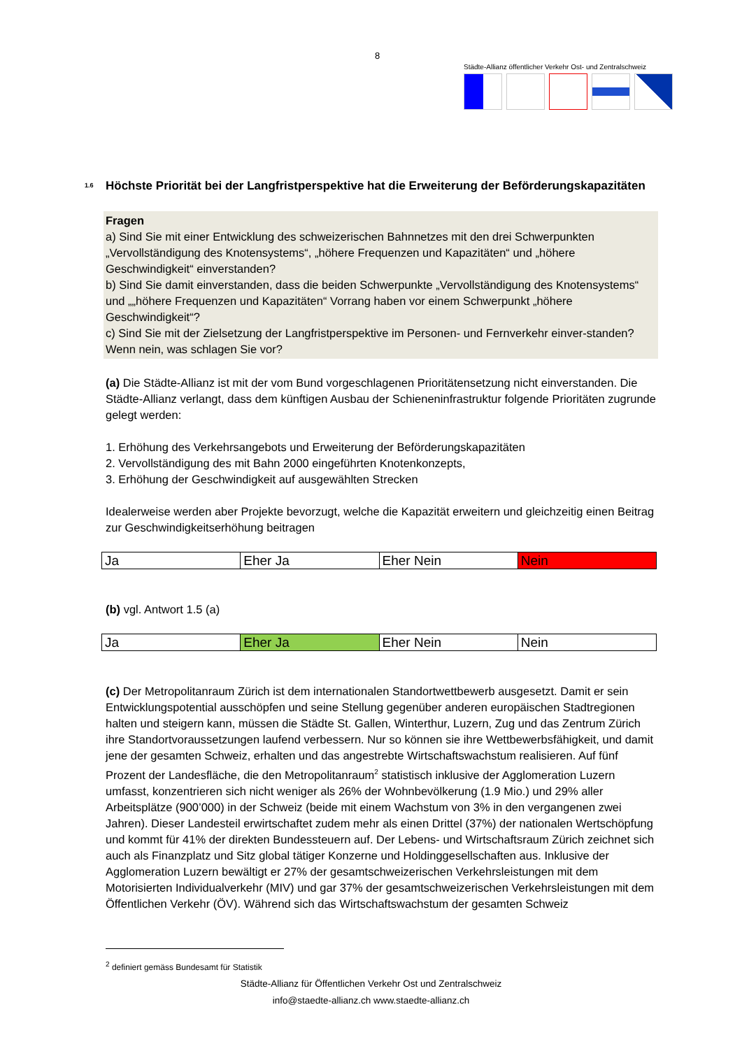8
Städte-Allianz öffentlicher Verkehr Ost- und Zentralschweiz
1.6 Höchste Priorität bei der Langfristperspektive hat die Erweiterung der Beförderungskapazitäten
Fragen
a) Sind Sie mit einer Entwicklung des schweizerischen Bahnnetzes mit den drei Schwerpunkten „Vervollständigung des Knotensystems“, „höhere Frequenzen und Kapazitäten“ und „höhere Geschwindigkeit“ einverstanden?
b) Sind Sie damit einverstanden, dass die beiden Schwerpunkte „Vervollständigung des Knotensystems“ und „„höhere Frequenzen und Kapazitäten“ Vorrang haben vor einem Schwerpunkt „höhere Geschwindigkeit“?
c) Sind Sie mit der Zielsetzung der Langfristperspektive im Personen- und Fernverkehr einver-standen? Wenn nein, was schlagen Sie vor?
(a) Die Städte-Allianz ist mit der vom Bund vorgeschlagenen Prioritätensetzung nicht einverstanden. Die Städte-Allianz verlangt, dass dem künftigen Ausbau der Schieneninfrastruktur folgende Prioritäten zugrunde gelegt werden:
1. Erhöhung des Verkehrsangebots und Erweiterung der Beförderungskapazitäten
2. Vervollständigung des mit Bahn 2000 eingeführten Knotenkonzepts,
3. Erhöhung der Geschwindigkeit auf ausgewählten Strecken
Idealerweise werden aber Projekte bevorzugt, welche die Kapazität erweitern und gleichzeitig einen Beitrag zur Geschwindigkeitserhöhung beitragen
| Ja | Eher Ja | Eher Nein | Nein |
(b) vgl. Antwort 1.5 (a)
| Ja | Eher Ja | Eher Nein | Nein |
(c) Der Metropolitanraum Zürich ist dem internationalen Standortwettbewerb ausgesetzt. Damit er sein Entwicklungspotential ausschöpfen und seine Stellung gegenüber anderen europäischen Stadtregionen halten und steigern kann, müssen die Städte St. Gallen, Winterthur, Luzern, Zug und das Zentrum Zürich ihre Standortvoraussetzungen laufend verbessern. Nur so können sie ihre Wettbewerbsfähigkeit, und damit jene der gesamten Schweiz, erhalten und das angestrebte Wirtschaftswachstum realisieren. Auf fünf Prozent der Landesfläche, die den Metropolitanraum<sup>2</sup> statistisch inklusive der Agglomeration Luzern umfasst, konzentrieren sich nicht weniger als 26% der Wohnbevölkerung (1.9 Mio.) und 29% aller Arbeitsplätze (900’000) in der Schweiz (beide mit einem Wachstum von 3% in den vergangenen zwei Jahren). Dieser Landesteil erwirtschaftet zudem mehr als einen Drittel (37%) der nationalen Wertschöpfung und kommt für 41% der direkten Bundessteuern auf. Der Lebens- und Wirtschaftsraum Zürich zeichnet sich auch als Finanzplatz und Sitz global tätiger Konzerne und Holdinggesellschaften aus. Inklusive der Agglomeration Luzern bewältigt er 27% der gesamtschweizerischen Verkehrsleistungen mit dem Motorisierten Individualverkehr (MIV) und gar 37% der gesamtschweizerischen Verkehrsleistungen mit dem Öffentlichen Verkehr (ÖV). Während sich das Wirtschaftswachstum der gesamten Schweiz
<sup>2</sup> definiert gemäss Bundesamt für Statistik
Städte-Allianz für Öffentlichen Verkehr Ost und Zentralschweiz
info@staedte-allianz.ch www.staedte-allianz.ch